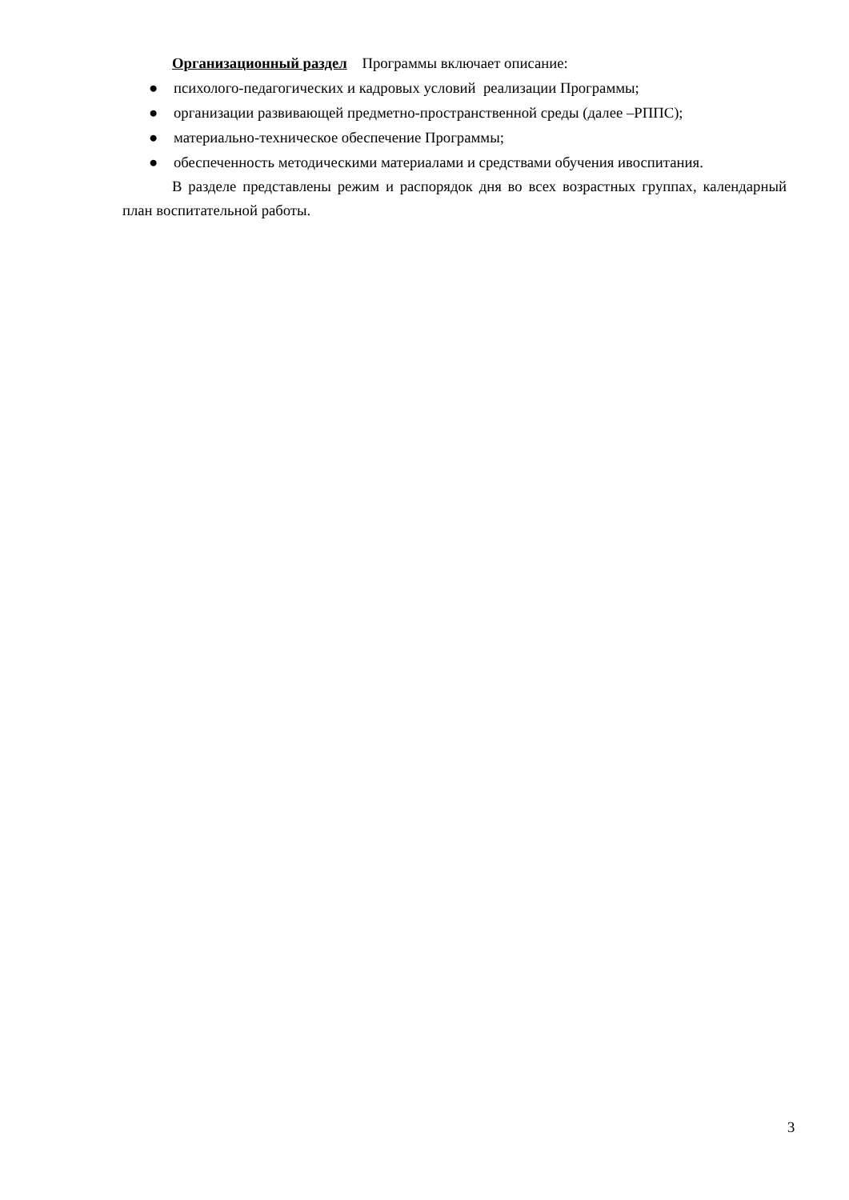Организационный раздел Программы включает описание:
● психолого-педагогических и кадровых условий реализации Программы;
● организации развивающей предметно-пространственной среды (далее –РППС);
● материально-техническое обеспечение Программы;
● обеспеченность методическими материалами и средствами обучения ивоспитания.
В разделе представлены режим и распорядок дня во всех возрастных группах, календарный план воспитательной работы.
3